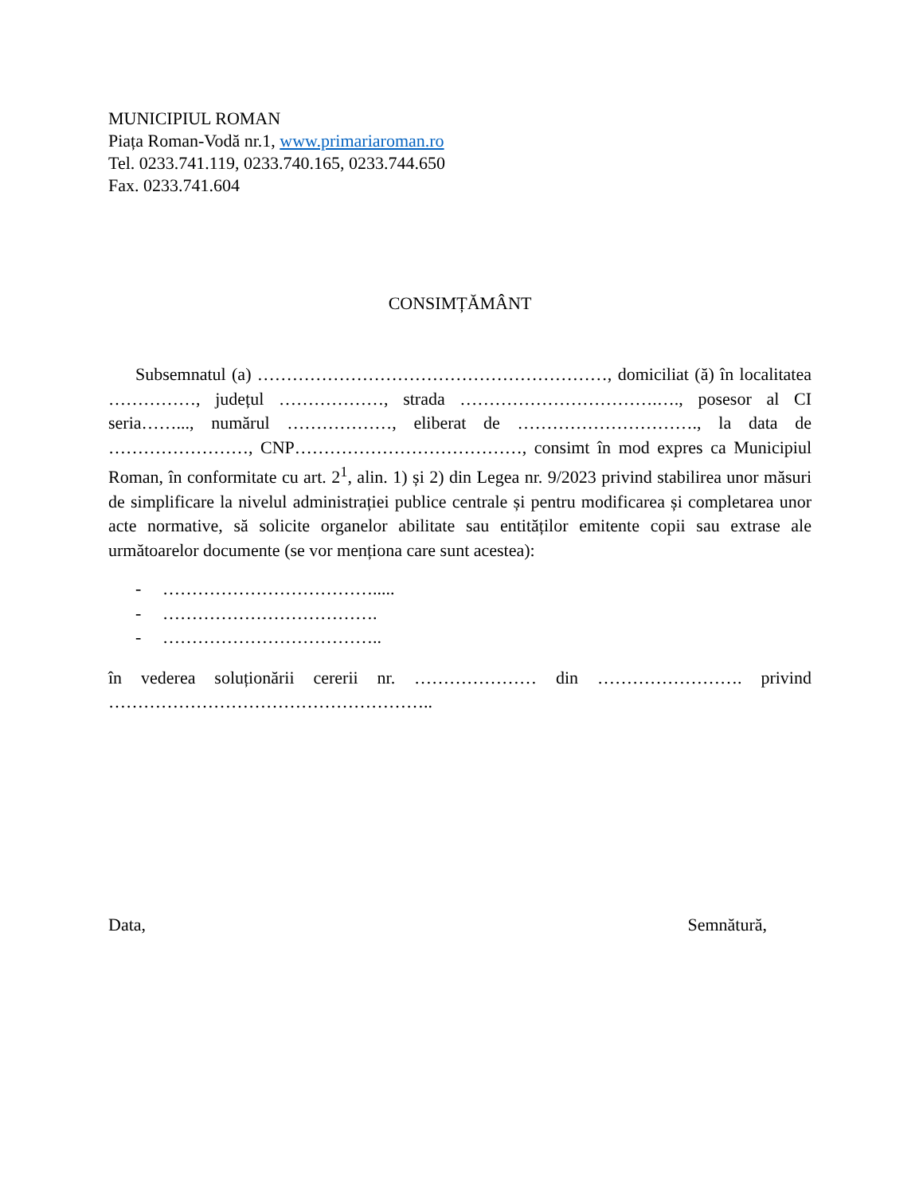MUNICIPIUL ROMAN
Piața Roman-Vodă nr.1, www.primariaroman.ro
Tel. 0233.741.119, 0233.740.165, 0233.744.650
Fax. 0233.741.604
CONSIMȚĂMÂNT
Subsemnatul (a) ……………………………………………………, domiciliat (ă) în localitatea ……………, județul ………………, strada …………………………….…., posesor al CI seria……..., numărul ………………, eliberat de …………………………., la data de ……………………, CNP…………………………………, consimt în mod expres ca Municipiul Roman, în conformitate cu art. 2<sup>1</sup>, alin. 1) și 2) din Legea nr. 9/2023 privind stabilirea unor măsuri de simplificare la nivelul administrației publice centrale și pentru modificarea și completarea unor acte normative, să solicite organelor abilitate sau entităților emitente copii sau extrase ale următoarelor documente (se vor menționa care sunt acestea):
- ……………………………….....
- ……………………………….
- ………………………………..
în vederea soluționării cererii nr. ………………… din ……………………. privind ………………………………………………..
Data, Semnătură,